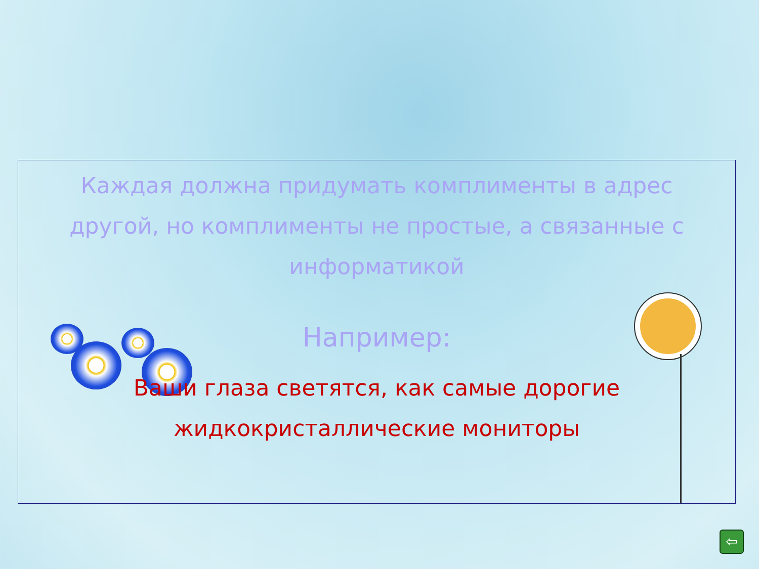Каждая должна придумать комплименты в адрес другой, но комплименты не простые, а связанные с информатикой
Например:
Ваши глаза светятся, как самые дорогие жидкокристаллические мониторы
⇦